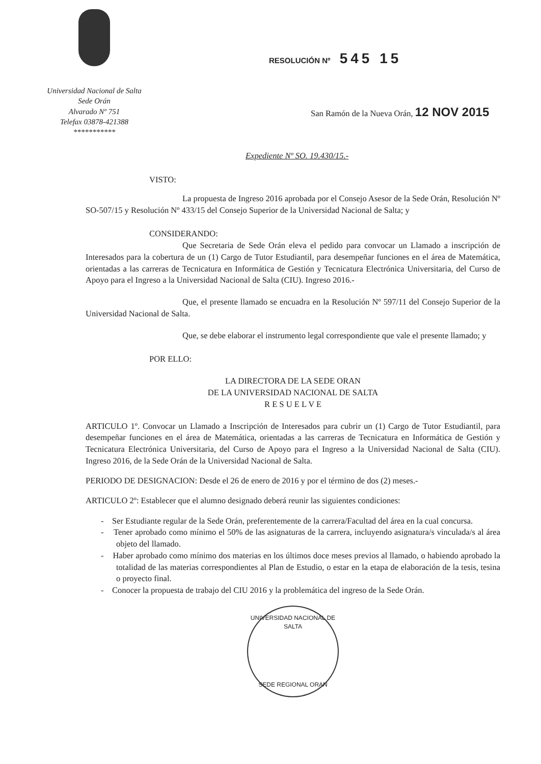Universidad Nacional de Salta
Sede Orán
Alvarado Nº 751
Telefax 03878-421388
***********
RESOLUCIÓN Nº 545 15
San Ramón de la Nueva Orán, 12 NOV 2015
Expediente Nº SO. 19.430/15.-
VISTO:
La propuesta de Ingreso 2016 aprobada por el Consejo Asesor de la Sede Orán, Resolución Nº SO-507/15 y Resolución Nº 433/15 del Consejo Superior de la Universidad Nacional de Salta; y
CONSIDERANDO:
Que Secretaria de Sede Orán eleva el pedido para convocar un Llamado a inscripción de Interesados para la cobertura de un (1) Cargo de Tutor Estudiantil, para desempeñar funciones en el área de Matemática, orientadas a las carreras de Tecnicatura en Informática de Gestión y Tecnicatura Electrónica Universitaria, del Curso de Apoyo para el Ingreso a la Universidad Nacional de Salta (CIU). Ingreso 2016.-
Que, el presente llamado se encuadra en la Resolución Nº 597/11 del Consejo Superior de la Universidad Nacional de Salta.
Que, se debe elaborar el instrumento legal correspondiente que vale el presente llamado; y
POR ELLO:
LA DIRECTORA DE LA SEDE ORAN
DE LA UNIVERSIDAD NACIONAL DE SALTA
R E S U E L V E
ARTICULO 1º. Convocar un Llamado a Inscripción de Interesados para cubrir un (1) Cargo de Tutor Estudiantil, para desempeñar funciones en el área de Matemática, orientadas a las carreras de Tecnicatura en Informática de Gestión y Tecnicatura Electrónica Universitaria, del Curso de Apoyo para el Ingreso a la Universidad Nacional de Salta (CIU). Ingreso 2016, de la Sede Orán de la Universidad Nacional de Salta.
PERIODO DE DESIGNACION: Desde el 26 de enero de 2016 y por el término de dos (2) meses.-
ARTICULO 2º: Establecer que el alumno designado deberá reunir las siguientes condiciones:
- Ser Estudiante regular de la Sede Orán, preferentemente de la carrera/Facultad del área en la cual concursa.
- Tener aprobado como mínimo el 50% de las asignaturas de la carrera, incluyendo asignatura/s vinculada/s al área objeto del llamado.
- Haber aprobado como mínimo dos materias en los últimos doce meses previos al llamado, o habiendo aprobado la totalidad de las materias correspondientes al Plan de Estudio, o estar en la etapa de elaboración de la tesis, tesina o proyecto final.
- Conocer la propuesta de trabajo del CIU 2016 y la problemática del ingreso de la Sede Orán.
UNIVERSIDAD NACIONAL DE SALTA
SEDE REGIONAL ORAN